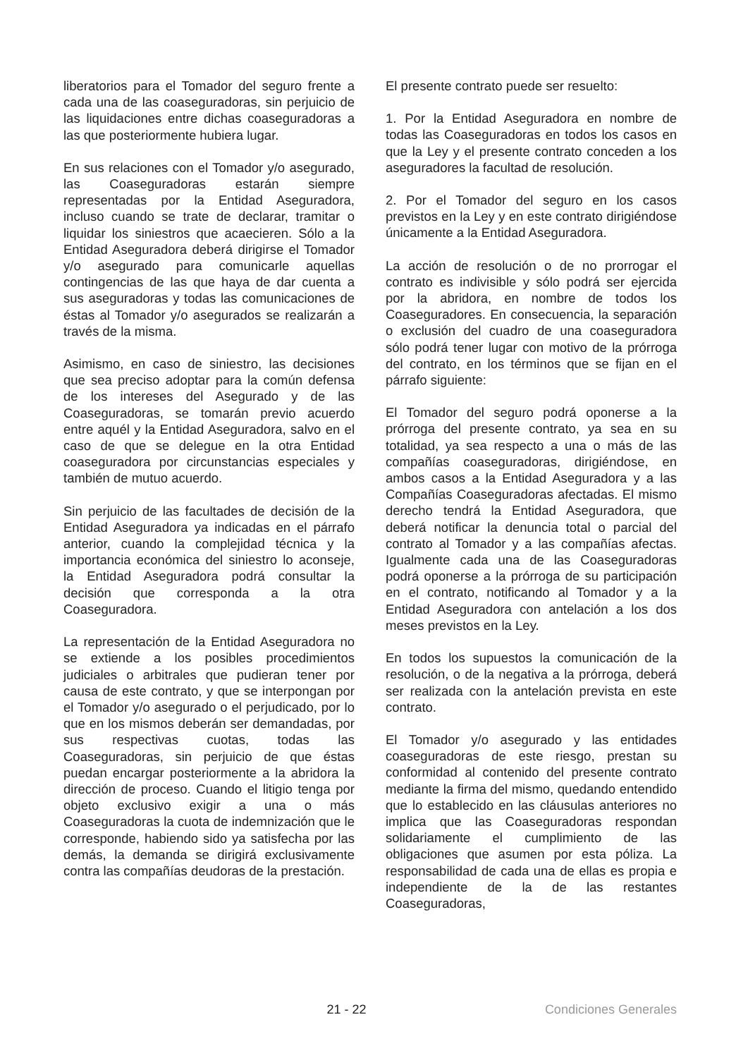liberatorios para el Tomador del seguro frente a cada una de las coaseguradoras, sin perjuicio de las liquidaciones entre dichas coaseguradoras a las que posteriormente hubiera lugar.
En sus relaciones con el Tomador y/o asegurado, las Coaseguradoras estarán siempre representadas por la Entidad Aseguradora, incluso cuando se trate de declarar, tramitar o liquidar los siniestros que acaecieren. Sólo a la Entidad Aseguradora deberá dirigirse el Tomador y/o asegurado para comunicarle aquellas contingencias de las que haya de dar cuenta a sus aseguradoras y todas las comunicaciones de éstas al Tomador y/o asegurados se realizarán a través de la misma.
Asimismo, en caso de siniestro, las decisiones que sea preciso adoptar para la común defensa de los intereses del Asegurado y de las Coaseguradoras, se tomarán previo acuerdo entre aquél y la Entidad Aseguradora, salvo en el caso de que se delegue en la otra Entidad coaseguradora por circunstancias especiales y también de mutuo acuerdo.
Sin perjuicio de las facultades de decisión de la Entidad Aseguradora ya indicadas en el párrafo anterior, cuando la complejidad técnica y la importancia económica del siniestro lo aconseje, la Entidad Aseguradora podrá consultar la decisión que corresponda a la otra Coaseguradora.
La representación de la Entidad Aseguradora no se extiende a los posibles procedimientos judiciales o arbitrales que pudieran tener por causa de este contrato, y que se interpongan por el Tomador y/o asegurado o el perjudicado, por lo que en los mismos deberán ser demandadas, por sus respectivas cuotas, todas las Coaseguradoras, sin perjuicio de que éstas puedan encargar posteriormente a la abridora la dirección de proceso. Cuando el litigio tenga por objeto exclusivo exigir a una o más Coaseguradoras la cuota de indemnización que le corresponde, habiendo sido ya satisfecha por las demás, la demanda se dirigirá exclusivamente contra las compañías deudoras de la prestación.
El presente contrato puede ser resuelto:
1. Por la Entidad Aseguradora en nombre de todas las Coaseguradoras en todos los casos en que la Ley y el presente contrato conceden a los aseguradores la facultad de resolución.
2. Por el Tomador del seguro en los casos previstos en la Ley y en este contrato dirigiéndose únicamente a la Entidad Aseguradora.
La acción de resolución o de no prorrogar el contrato es indivisible y sólo podrá ser ejercida por la abridora, en nombre de todos los Coaseguradores. En consecuencia, la separación o exclusión del cuadro de una coaseguradora sólo podrá tener lugar con motivo de la prórroga del contrato, en los términos que se fijan en el párrafo siguiente:
El Tomador del seguro podrá oponerse a la prórroga del presente contrato, ya sea en su totalidad, ya sea respecto a una o más de las compañías coaseguradoras, dirigiéndose, en ambos casos a la Entidad Aseguradora y a las Compañías Coaseguradoras afectadas. El mismo derecho tendrá la Entidad Aseguradora, que deberá notificar la denuncia total o parcial del contrato al Tomador y a las compañías afectas. Igualmente cada una de las Coaseguradoras podrá oponerse a la prórroga de su participación en el contrato, notificando al Tomador y a la Entidad Aseguradora con antelación a los dos meses previstos en la Ley.
En todos los supuestos la comunicación de la resolución, o de la negativa a la prórroga, deberá ser realizada con la antelación prevista en este contrato.
El Tomador y/o asegurado y las entidades coaseguradoras de este riesgo, prestan su conformidad al contenido del presente contrato mediante la firma del mismo, quedando entendido que lo establecido en las cláusulas anteriores no implica que las Coaseguradoras respondan solidariamente el cumplimiento de las obligaciones que asumen por esta póliza. La responsabilidad de cada una de ellas es propia e independiente de la de las restantes Coaseguradoras,
21 - 22 Condiciones Generales